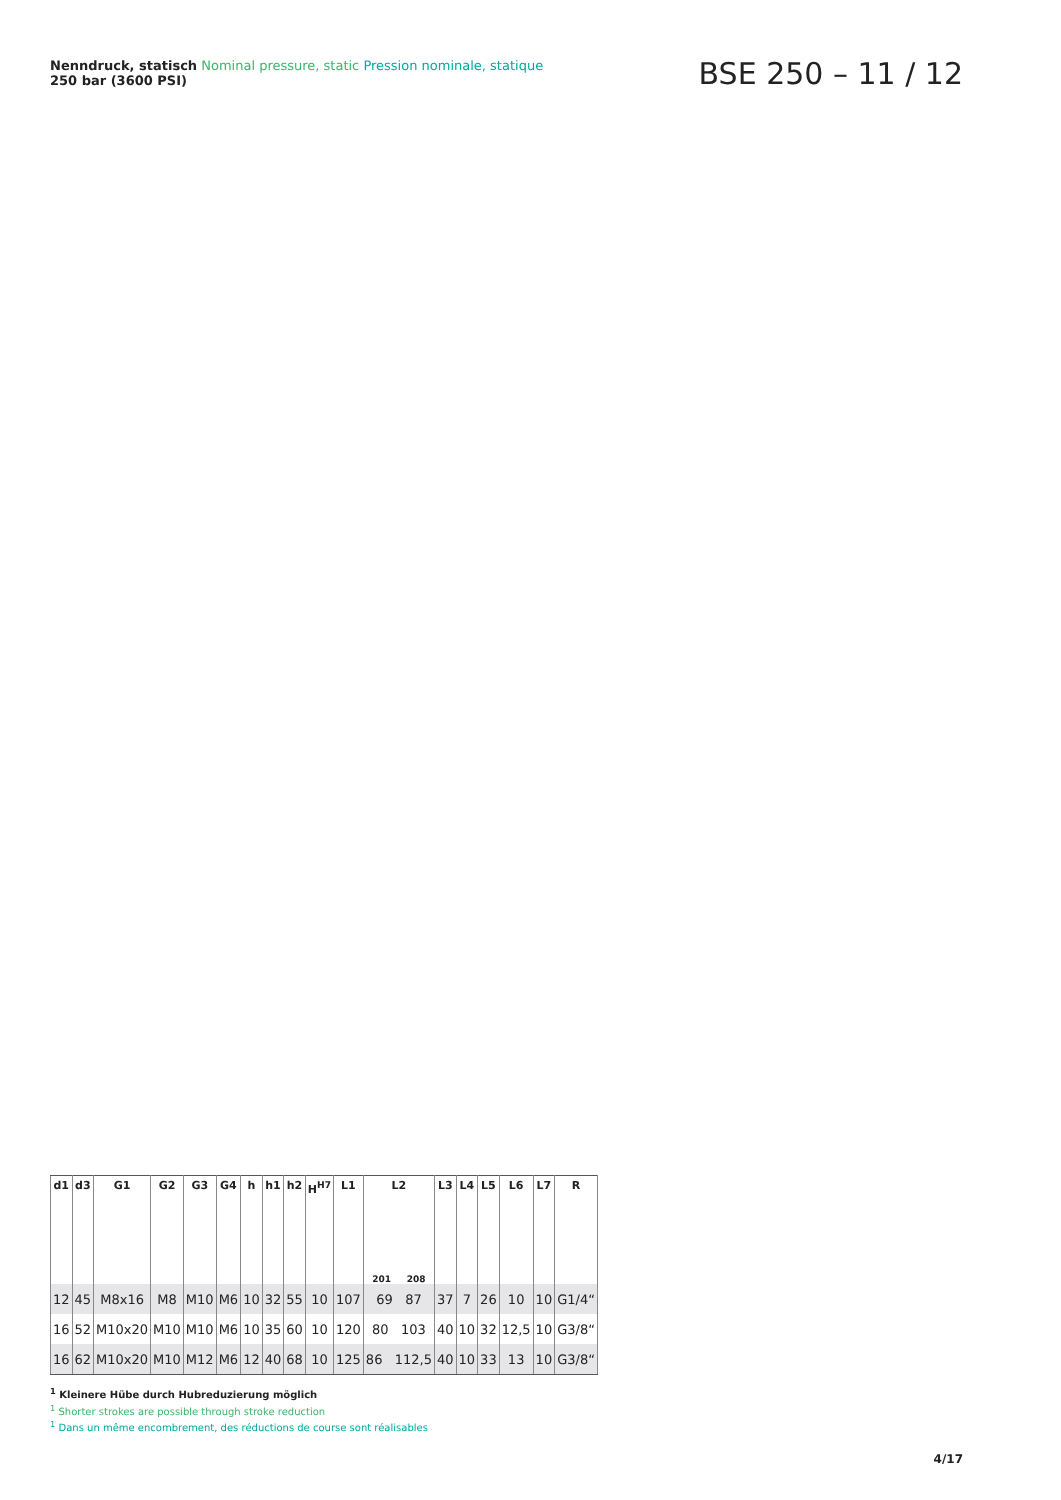Nenndruck, statisch Nominal pressure, static Pression nominale, statique
250 bar (3600 PSI)
BSE 250 – 11 / 12
| d1 | d3 | G1 | G2 | G3 | G4 | h | h1 | h2 | H<sup>H7</sup> | L1 | L2 201 208 | L3 | L4 | L5 | L6 | L7 | R |
| --- | --- | --- | --- | --- | --- | --- | --- | --- | --- | --- | --- | --- | --- | --- | --- | --- | --- |
| 12 | 45 | M8x16 | M8 | M10 | M6 | 10 | 32 | 55 | 10 | 107 | 69 87 | 37 | 7 | 26 | 10 | 10 | G1/4“ |
| 16 | 52 | M10x20 | M10 | M10 | M6 | 10 | 35 | 60 | 10 | 120 | 80 103 | 40 | 10 | 32 | 12,5 | 10 | G3/8“ |
| 16 | 62 | M10x20 | M10 | M12 | M6 | 12 | 40 | 68 | 10 | 125 | 86 112,5 | 40 | 10 | 33 | 13 | 10 | G3/8“ |
<sup>1</sup> Kleinere Hübe durch Hubreduzierung möglich
<sup>1</sup> Shorter strokes are possible through stroke reduction
<sup>1</sup> Dans un même encombrement, des réductions de course sont réalisables
4/17